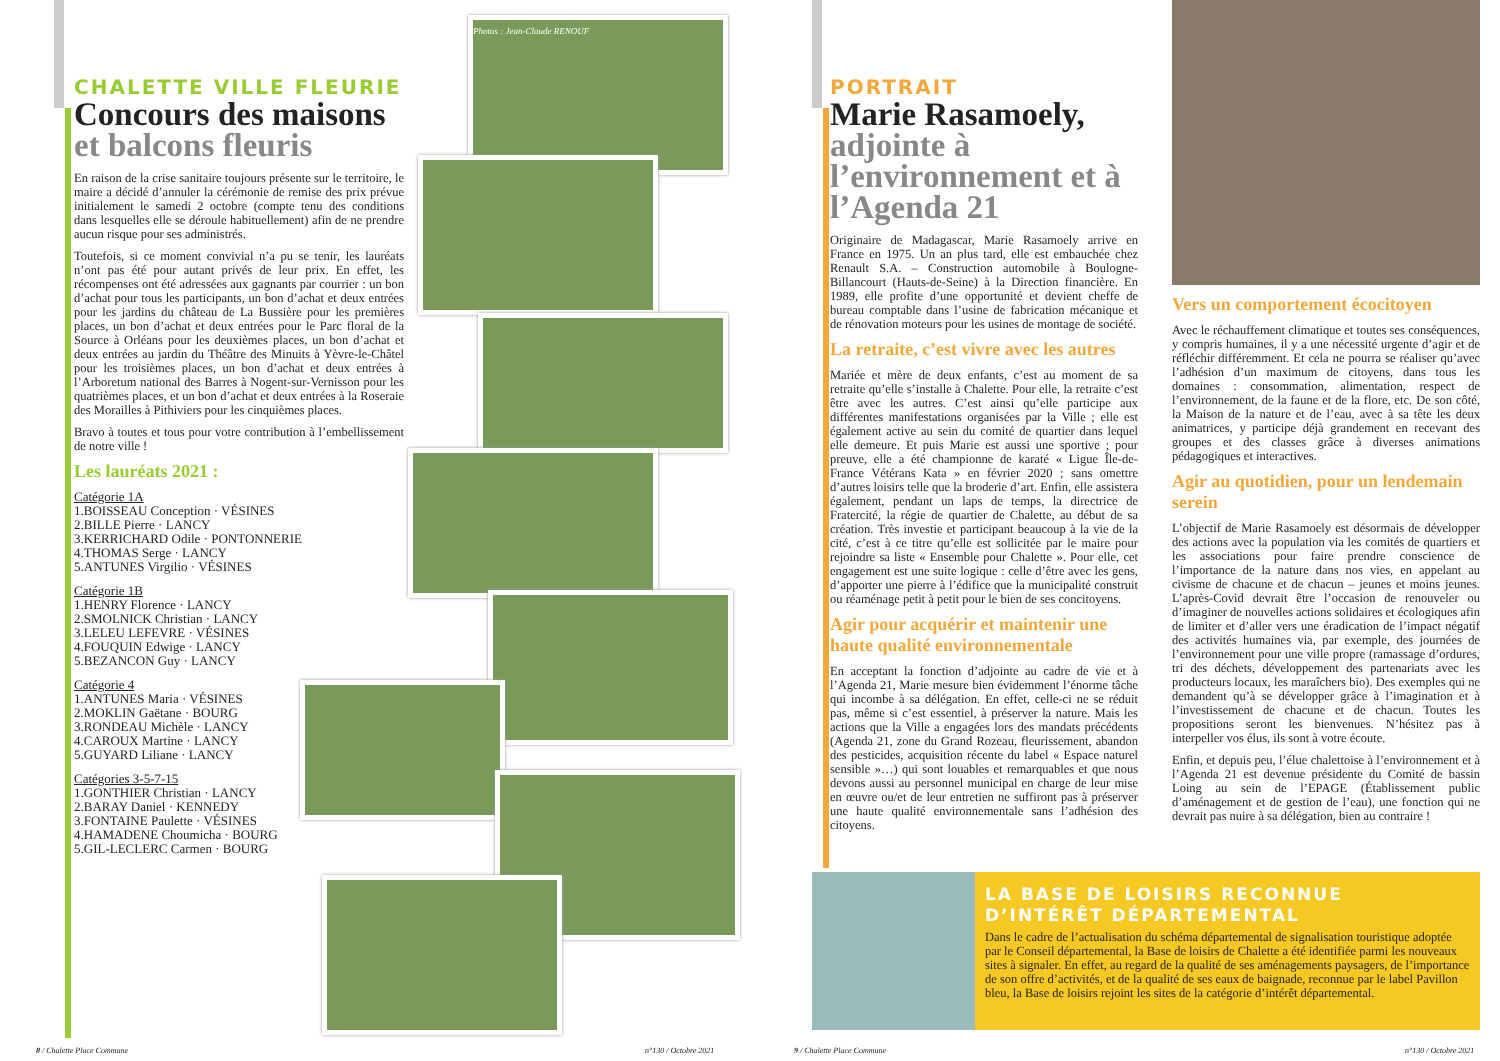CHALETTE VILLE FLEURIE
Concours des maisons et balcons fleuris
En raison de la crise sanitaire toujours présente sur le territoire, le maire a décidé d’annuler la cérémonie de remise des prix prévue initialement le samedi 2 octobre (compte tenu des conditions dans lesquelles elle se déroule habituellement) afin de ne prendre aucun risque pour ses administrés.
Toutefois, si ce moment convivial n’a pu se tenir, les lauréats n’ont pas été pour autant privés de leur prix. En effet, les récompenses ont été adressées aux gagnants par courrier : un bon d’achat pour tous les participants, un bon d’achat et deux entrées pour les jardins du château de La Bussière pour les premières places, un bon d’achat et deux entrées pour le Parc floral de la Source à Orléans pour les deuxièmes places, un bon d’achat et deux entrées au jardin du Théâtre des Minuits à Yèvre-le-Châtel pour les troisièmes places, un bon d’achat et deux entrées à l’Arboretum national des Barres à Nogent-sur-Vernisson pour les quatrièmes places, et un bon d’achat et deux entrées à la Roseraie des Morailles à Pithiviers pour les cinquièmes places.
Bravo à toutes et tous pour votre contribution à l’embellissement de notre ville !
Les lauréats 2021 :
Catégorie 1A
1.BOISSEAU Conception · VÉSINES
2.BILLE Pierre · LANCY
3.KERRICHARD Odile · PONTONNERIE
4.THOMAS Serge · LANCY
5.ANTUNES Virgilio · VÉSINES
Catégorie 1B
1.HENRY Florence · LANCY
2.SMOLNICK Christian · LANCY
3.LELEU LEFEVRE · VÉSINES
4.FOUQUIN Edwige · LANCY
5.BEZANCON Guy · LANCY
Catégorie 4
1.ANTUNES Maria · VÉSINES
2.MOKLIN Gaëtane · BOURG
3.RONDEAU Michèle · LANCY
4.CAROUX Martine · LANCY
5.GUYARD Liliane · LANCY
Catégories 3-5-7-15
1.GONTHIER Christian · LANCY
2.BARAY Daniel · KENNEDY
3.FONTAINE Paulette · VÉSINES
4.HAMADENE Choumicha · BOURG
5.GIL-LECLERC Carmen · BOURG
Photos : Jean-Claude RENOUF
8 / Chalette Place Commune n°130 / Octobre 2021
PORTRAIT
Marie Rasamoely, adjointe à l’environnement et à l’Agenda 21
Originaire de Madagascar, Marie Rasamoely arrive en France en 1975. Un an plus tard, elle est embauchée chez Renault S.A. – Construction automobile à Boulogne-Billancourt (Hauts-de-Seine) à la Direction financière. En 1989, elle profite d’une opportunité et devient cheffe de bureau comptable dans l’usine de fabrication mécanique et de rénovation moteurs pour les usines de montage de société.
La retraite, c’est vivre avec les autres
Mariée et mère de deux enfants, c’est au moment de sa retraite qu’elle s’installe à Chalette. Pour elle, la retraite c’est être avec les autres. C’est ainsi qu’elle participe aux différentes manifestations organisées par la Ville ; elle est également active au sein du comité de quartier dans lequel elle demeure. Et puis Marie est aussi une sportive ; pour preuve, elle a été championne de karaté « Ligue Île-de-France Vétérans Kata » en février 2020 ; sans omettre d’autres loisirs telle que la broderie d’art. Enfin, elle assistera également, pendant un laps de temps, la directrice de Fratercité, la régie de quartier de Chalette, au début de sa création. Très investie et participant beaucoup à la vie de la cité, c’est à ce titre qu’elle est sollicitée par le maire pour rejoindre sa liste « Ensemble pour Chalette ». Pour elle, cet engagement est une suite logique : celle d’être avec les gens, d’apporter une pierre à l’édifice que la municipalité construit ou réaménage petit à petit pour le bien de ses concitoyens.
Agir pour acquérir et maintenir une haute qualité environnementale
En acceptant la fonction d’adjointe au cadre de vie et à l’Agenda 21, Marie mesure bien évidemment l’énorme tâche qui incombe à sa délégation. En effet, celle-ci ne se réduit pas, même si c’est essentiel, à préserver la nature. Mais les actions que la Ville a engagées lors des mandats précédents (Agenda 21, zone du Grand Rozeau, fleurissement, abandon des pesticides, acquisition récente du label « Espace naturel sensible »…) qui sont louables et remarquables et que nous devons aussi au personnel municipal en charge de leur mise en œuvre ou/et de leur entretien ne suffiront pas à préserver une haute qualité environnementale sans l’adhésion des citoyens.
Vers un comportement écocitoyen
Avec le réchauffement climatique et toutes ses conséquences, y compris humaines, il y a une nécessité urgente d’agir et de réfléchir différemment. Et cela ne pourra se réaliser qu’avec l’adhésion d’un maximum de citoyens, dans tous les domaines : consommation, alimentation, respect de l’environnement, de la faune et de la flore, etc. De son côté, la Maison de la nature et de l’eau, avec à sa tête les deux animatrices, y participe déjà grandement en recevant des groupes et des classes grâce à diverses animations pédagogiques et interactives.
Agir au quotidien, pour un lendemain serein
L’objectif de Marie Rasamoely est désormais de développer des actions avec la population via les comités de quartiers et les associations pour faire prendre conscience de l’importance de la nature dans nos vies, en appelant au civisme de chacune et de chacun – jeunes et moins jeunes. L’après-Covid devrait être l’occasion de renouveler ou d’imaginer de nouvelles actions solidaires et écologiques afin de limiter et d’aller vers une éradication de l’impact négatif des activités humaines via, par exemple, des journées de l’environnement pour une ville propre (ramassage d’ordures, tri des déchets, développement des partenariats avec les producteurs locaux, les maraîchers bio). Des exemples qui ne demandent qu’à se développer grâce à l’imagination et à l’investissement de chacune et de chacun. Toutes les propositions seront les bienvenues. N’hésitez pas à interpeller vos élus, ils sont à votre écoute.
Enfin, et depuis peu, l’élue chalettoise à l’environnement et à l’Agenda 21 est devenue présidente du Comité de bassin Loing au sein de l’EPAGE (Établissement public d’aménagement et de gestion de l’eau), une fonction qui ne devrait pas nuire à sa délégation, bien au contraire !
LA BASE DE LOISIRS RECONNUE
D’INTÉRÊT DÉPARTEMENTAL
Dans le cadre de l’actualisation du schéma départemental de signalisation touristique adoptée par le Conseil départemental, la Base de loisirs de Chalette a été identifiée parmi les nouveaux sites à signaler. En effet, au regard de la qualité de ses aménagements paysagers, de l’importance de son offre d’activités, et de la qualité de ses eaux de baignade, reconnue par le label Pavillon bleu, la Base de loisirs rejoint les sites de la catégorie d’intérêt départemental.
9 / Chalette Place Commune n°130 / Octobre 2021